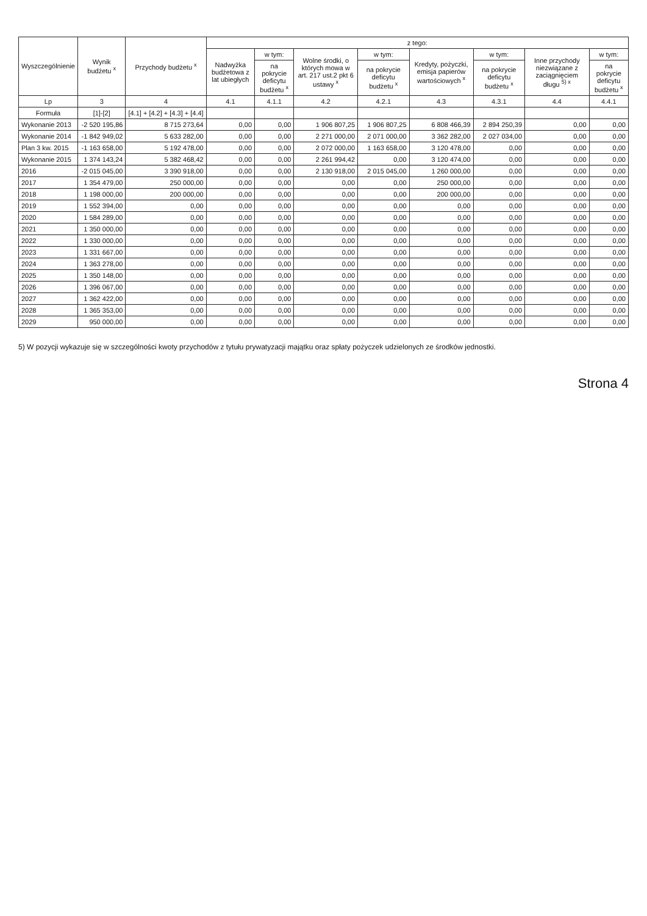| Wyszczególnienie | Wynik budżetu <sup>x</sup> | Przychody budżetu <sup>x</sup> | z tego: | | | | | | | |
| --- | --- | --- | --- | --- | --- | --- | --- | --- | --- | --- |
| | | | Nadwyżka budżetowa z lat ubiegłych | w tym: | Wolne środki, o których mowa w art. 217 ust.2 pkt 6 ustawy <sup>x</sup> | w tym: | Kredyty, pożyczki, emisja papierów wartościowych <sup>x</sup> | w tym: | Inne przychody niezwiązane z zaciągnięciem długu <sup>5) x</sup> | w tym: |
| | | | | na pokrycie deficytu budżetu <sup>x</sup> | | na pokrycie deficytu budżetu <sup>x</sup> | | na pokrycie deficytu budżetu <sup>x</sup> | | na pokrycie deficytu budżetu <sup>x</sup> |
| Lp | 3 | 4 | 4.1 | 4.1.1 | 4.2 | 4.2.1 | 4.3 | 4.3.1 | 4.4 | 4.4.1 |
| Formuła | [1]-[2] | [4.1] + [4.2] + [4.3] + [4.4] | | | | | | | | |
| Wykonanie 2013 | -2 520 195,86 | 8 715 273,64 | 0,00 | 0,00 | 1 906 807,25 | 1 906 807,25 | 6 808 466,39 | 2 894 250,39 | 0,00 | 0,00 |
| Wykonanie 2014 | -1 842 949,02 | 5 633 282,00 | 0,00 | 0,00 | 2 271 000,00 | 2 071 000,00 | 3 362 282,00 | 2 027 034,00 | 0,00 | 0,00 |
| Plan 3 kw. 2015 | -1 163 658,00 | 5 192 478,00 | 0,00 | 0,00 | 2 072 000,00 | 1 163 658,00 | 3 120 478,00 | 0,00 | 0,00 | 0,00 |
| Wykonanie 2015 | 1 374 143,24 | 5 382 468,42 | 0,00 | 0,00 | 2 261 994,42 | 0,00 | 3 120 474,00 | 0,00 | 0,00 | 0,00 |
| 2016 | -2 015 045,00 | 3 390 918,00 | 0,00 | 0,00 | 2 130 918,00 | 2 015 045,00 | 1 260 000,00 | 0,00 | 0,00 | 0,00 |
| 2017 | 1 354 479,00 | 250 000,00 | 0,00 | 0,00 | 0,00 | 0,00 | 250 000,00 | 0,00 | 0,00 | 0,00 |
| 2018 | 1 198 000,00 | 200 000,00 | 0,00 | 0,00 | 0,00 | 0,00 | 200 000,00 | 0,00 | 0,00 | 0,00 |
| 2019 | 1 552 394,00 | 0,00 | 0,00 | 0,00 | 0,00 | 0,00 | 0,00 | 0,00 | 0,00 | 0,00 |
| 2020 | 1 584 289,00 | 0,00 | 0,00 | 0,00 | 0,00 | 0,00 | 0,00 | 0,00 | 0,00 | 0,00 |
| 2021 | 1 350 000,00 | 0,00 | 0,00 | 0,00 | 0,00 | 0,00 | 0,00 | 0,00 | 0,00 | 0,00 |
| 2022 | 1 330 000,00 | 0,00 | 0,00 | 0,00 | 0,00 | 0,00 | 0,00 | 0,00 | 0,00 | 0,00 |
| 2023 | 1 331 667,00 | 0,00 | 0,00 | 0,00 | 0,00 | 0,00 | 0,00 | 0,00 | 0,00 | 0,00 |
| 2024 | 1 363 278,00 | 0,00 | 0,00 | 0,00 | 0,00 | 0,00 | 0,00 | 0,00 | 0,00 | 0,00 |
| 2025 | 1 350 148,00 | 0,00 | 0,00 | 0,00 | 0,00 | 0,00 | 0,00 | 0,00 | 0,00 | 0,00 |
| 2026 | 1 396 067,00 | 0,00 | 0,00 | 0,00 | 0,00 | 0,00 | 0,00 | 0,00 | 0,00 | 0,00 |
| 2027 | 1 362 422,00 | 0,00 | 0,00 | 0,00 | 0,00 | 0,00 | 0,00 | 0,00 | 0,00 | 0,00 |
| 2028 | 1 365 353,00 | 0,00 | 0,00 | 0,00 | 0,00 | 0,00 | 0,00 | 0,00 | 0,00 | 0,00 |
| 2029 | 950 000,00 | 0,00 | 0,00 | 0,00 | 0,00 | 0,00 | 0,00 | 0,00 | 0,00 | 0,00 |
5) W pozycji wykazuje się w szczególności kwoty przychodów z tytułu prywatyzacji majątku oraz spłaty pożyczek udzielonych ze środków jednostki.
Strona 4